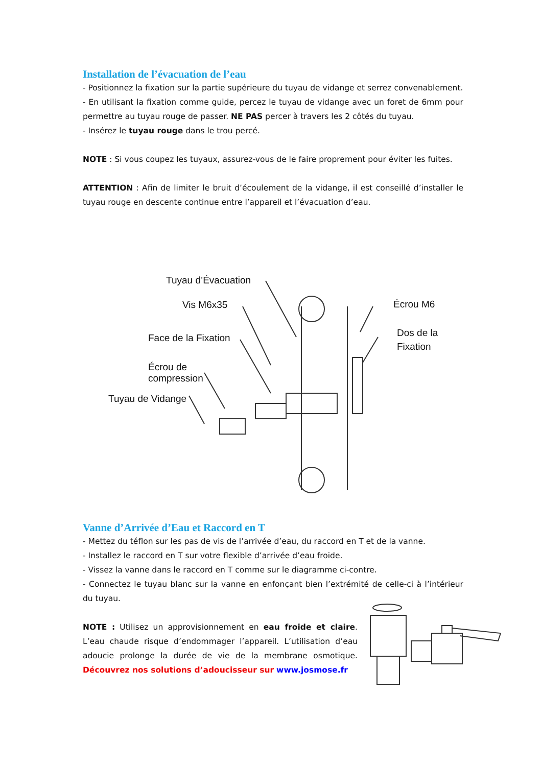Installation de l’évacuation de l’eau
- Positionnez la fixation sur la partie supérieure du tuyau de vidange et serrez convenablement.
- En utilisant la fixation comme guide, percez le tuyau de vidange avec un foret de 6mm pour permettre au tuyau rouge de passer. NE PAS percer à travers les 2 côtés du tuyau.
- Insérez le tuyau rouge dans le trou percé.
NOTE : Si vous coupez les tuyaux, assurez-vous de le faire proprement pour éviter les fuites.
ATTENTION : Afin de limiter le bruit d’écoulement de la vidange, il est conseillé d’installer le tuyau rouge en descente continue entre l’appareil et l’évacuation d’eau.
Tuyau d’Évacuation
Vis M6x35
Face de la Fixation
Écrou de
compression
Tuyau de Vidange
Écrou M6
Dos de la
Fixation
Vanne d’Arrivée d’Eau et Raccord en T
- Mettez du téflon sur les pas de vis de l’arrivée d’eau, du raccord en T et de la vanne.
- Installez le raccord en T sur votre flexible d’arrivée d’eau froide.
- Vissez la vanne dans le raccord en T comme sur le diagramme ci-contre.
- Connectez le tuyau blanc sur la vanne en enfonçant bien l’extrémité de celle-ci à l’intérieur du tuyau.
NOTE : Utilisez un approvisionnement en eau froide et claire. L’eau chaude risque d’endommager l’appareil. L’utilisation d’eau adoucie prolonge la durée de vie de la membrane osmotique. Découvrez nos solutions d’adoucisseur sur www.josmose.fr